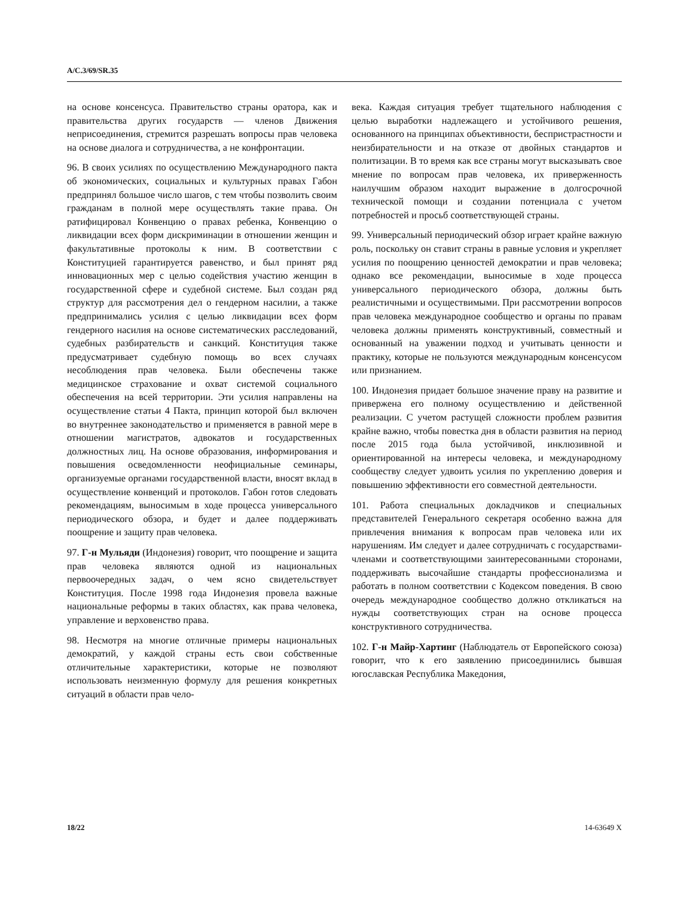A/C.3/69/SR.35
на основе консенсуса. Правительство страны оратора, как и правительства других государств — членов Движения неприсоединения, стремится разрешать вопросы прав человека на основе диалога и сотрудничества, а не конфронтации.
96. В своих усилиях по осуществлению Международного пакта об экономических, социальных и культурных правах Габон предпринял большое число шагов, с тем чтобы позволить своим гражданам в полной мере осуществлять такие права. Он ратифицировал Конвенцию о правах ребенка, Конвенцию о ликвидации всех форм дискриминации в отношении женщин и факультативные протоколы к ним. В соответствии с Конституцией гарантируется равенство, и был принят ряд инновационных мер с целью содействия участию женщин в государственной сфере и судебной системе. Был создан ряд структур для рассмотрения дел о гендерном насилии, а также предпринимались усилия с целью ликвидации всех форм гендерного насилия на основе систематических расследований, судебных разбирательств и санкций. Конституция также предусматривает судебную помощь во всех случаях несоблюдения прав человека. Были обеспечены также медицинское страхование и охват системой социального обеспечения на всей территории. Эти усилия направлены на осуществление статьи 4 Пакта, принцип которой был включен во внутреннее законодательство и применяется в равной мере в отношении магистратов, адвокатов и государственных должностных лиц. На основе образования, информирования и повышения осведомленности неофициальные семинары, организуемые органами государственной власти, вносят вклад в осуществление конвенций и протоколов. Габон готов следовать рекомендациям, выносимым в ходе процесса универсального периодического обзора, и будет и далее поддерживать поощрение и защиту прав человека.
97. Г-н Мульяди (Индонезия) говорит, что поощрение и защита прав человека являются одной из национальных первоочередных задач, о чем ясно свидетельствует Конституция. После 1998 года Индонезия провела важные национальные реформы в таких областях, как права человека, управление и верховенство права.
98. Несмотря на многие отличные примеры национальных демократий, у каждой страны есть свои собственные отличительные характеристики, которые не позволяют использовать неизменную формулу для решения конкретных ситуаций в области прав чело-
века. Каждая ситуация требует тщательного наблюдения с целью выработки надлежащего и устойчивого решения, основанного на принципах объективности, беспристрастности и неизбирательности и на отказе от двойных стандартов и политизации. В то время как все страны могут высказывать свое мнение по вопросам прав человека, их приверженность наилучшим образом находит выражение в долгосрочной технической помощи и создании потенциала с учетом потребностей и просьб соответствующей страны.
99. Универсальный периодический обзор играет крайне важную роль, поскольку он ставит страны в равные условия и укрепляет усилия по поощрению ценностей демократии и прав человека; однако все рекомендации, выносимые в ходе процесса универсального периодического обзора, должны быть реалистичными и осуществимыми. При рассмотрении вопросов прав человека международное сообщество и органы по правам человека должны применять конструктивный, совместный и основанный на уважении подход и учитывать ценности и практику, которые не пользуются международным консенсусом или признанием.
100. Индонезия придает большое значение праву на развитие и привержена его полному осуществлению и действенной реализации. С учетом растущей сложности проблем развития крайне важно, чтобы повестка дня в области развития на период после 2015 года была устойчивой, инклюзивной и ориентированной на интересы человека, и международному сообществу следует удвоить усилия по укреплению доверия и повышению эффективности его совместной деятельности.
101. Работа специальных докладчиков и специальных представителей Генерального секретаря особенно важна для привлечения внимания к вопросам прав человека или их нарушениям. Им следует и далее сотрудничать с государствами-членами и соответствующими заинтересованными сторонами, поддерживать высочайшие стандарты профессионализма и работать в полном соответствии с Кодексом поведения. В свою очередь международное сообщество должно откликаться на нужды соответствующих стран на основе процесса конструктивного сотрудничества.
102. Г-н Майр-Хартинг (Наблюдатель от Европейского союза) говорит, что к его заявлению присоединились бывшая югославская Республика Македония,
18/22 14-63649 X